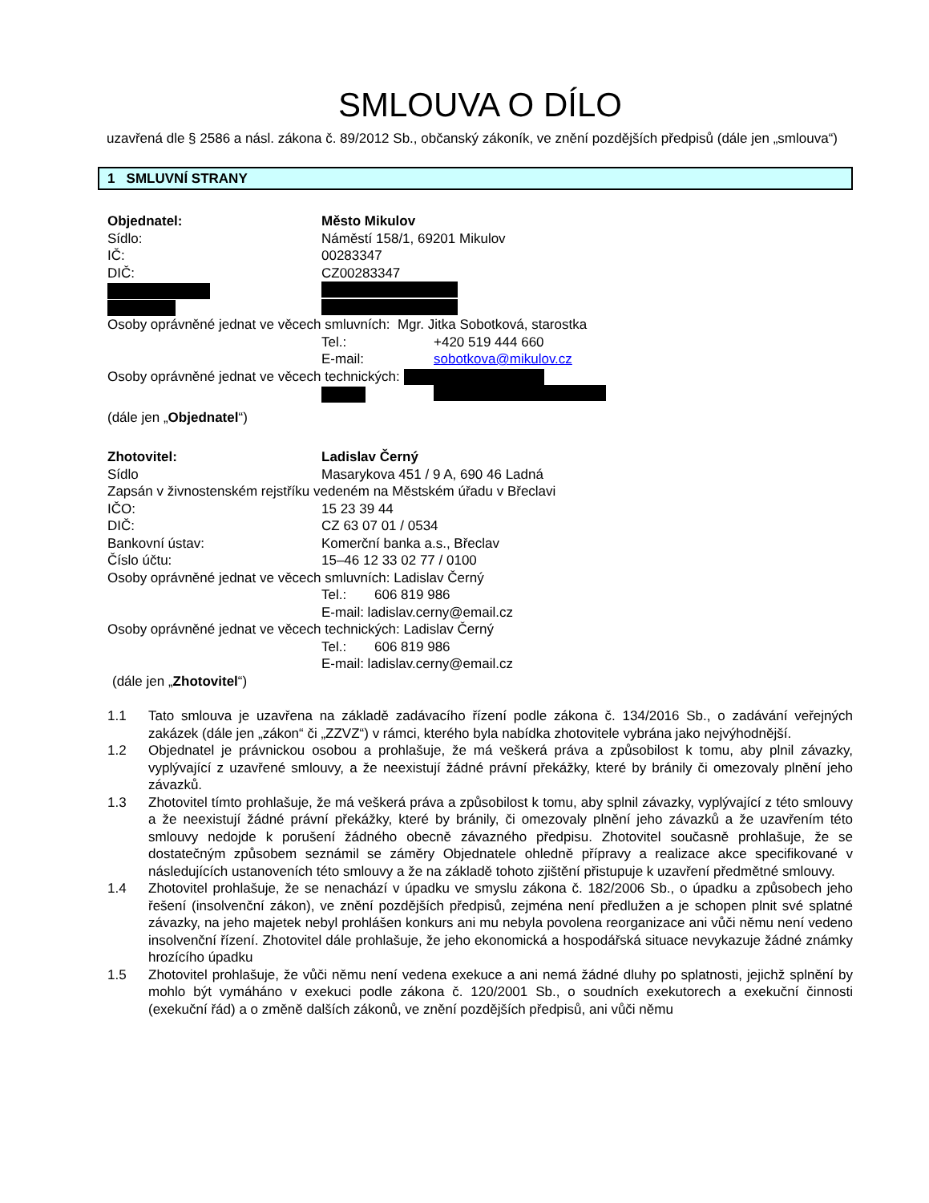SMLOUVA O DÍLO
uzavřená dle § 2586 a násl. zákona č. 89/2012 Sb., občanský zákoník, ve znění pozdějších předpisů (dále jen „smlouva“)
1 SMLUVNÍ STRANY
Objednatel: Město Mikulov
Sídlo: Náměstí 158/1, 69201 Mikulov
IČ: 00283347
DIČ: CZ00283347
Osoby oprávněné jednat ve věcech smluvních: Mgr. Jitka Sobotková, starostka
Tel.: +420 519 444 660
E-mail: sobotkova@mikulov.cz
Osoby oprávněné jednat ve věcech technických:
(dále jen „Objednatel“)
Zhotovitel: Ladislav Černý
Sídlo Masarykova 451 / 9 A, 690 46 Ladná
Zapsán v živnostenském rejstříku vedeném na Městském úřadu v Břeclavi
IČO: 15 23 39 44
DIČ: CZ 63 07 01 / 0534
Bankovní ústav: Komerční banka a.s., Břeclav
Číslo účtu: 15–46 12 33 02 77 / 0100
Osoby oprávněné jednat ve věcech smluvních: Ladislav Černý
Tel.: 606 819 986
E-mail: ladislav.cerny@email.cz
Osoby oprávněné jednat ve věcech technických: Ladislav Černý
Tel.: 606 819 986
E-mail: ladislav.cerny@email.cz
(dále jen „Zhotovitel“)
1.1 Tato smlouva je uzavřena na základě zadávacího řízení podle zákona č. 134/2016 Sb., o zadávání veřejných zakázek (dále jen „zákon“ či „ZZVZ“) v rámci, kterého byla nabídka zhotovitele vybrána jako nejvýhodnější.
1.2 Objednatel je právnickou osobou a prohlašuje, že má veškerá práva a způsobilost k tomu, aby plnil závazky, vyplývající z uzavřené smlouvy, a že neexistují žádné právní překážky, které by bránily či omezovaly plnění jeho závazků.
1.3 Zhotovitel tímto prohlašuje, že má veškerá práva a způsobilost k tomu, aby splnil závazky, vyplývající z této smlouvy a že neexistují žádné právní překážky, které by bránily, či omezovaly plnění jeho závazků a že uzavřením této smlouvy nedojde k porušení žádného obecně závazného předpisu. Zhotovitel současně prohlašuje, že se dostatečným způsobem seznámil se záměry Objednatele ohledně přípravy a realizace akce specifikované v následujících ustanoveních této smlouvy a že na základě tohoto zjištění přistupuje k uzavření předmětné smlouvy.
1.4 Zhotovitel prohlašuje, že se nenachází v úpadku ve smyslu zákona č. 182/2006 Sb., o úpadku a způsobech jeho řešení (insolvenční zákon), ve znění pozdějších předpisů, zejména není předlužen a je schopen plnit své splatné závazky, na jeho majetek nebyl prohlášen konkurs ani mu nebyla povolena reorganizace ani vůči němu není vedeno insolvenční řízení. Zhotovitel dále prohlašuje, že jeho ekonomická a hospodářská situace nevykazuje žádné známky hrozícího úpadku
1.5 Zhotovitel prohlašuje, že vůči němu není vedena exekuce a ani nemá žádné dluhy po splatnosti, jejichž splnění by mohlo být vymáháno v exekuci podle zákona č. 120/2001 Sb., o soudních exekutorech a exekuční činnosti (exekuční řád) a o změně dalších zákonů, ve znění pozdějších předpisů, ani vůči němu